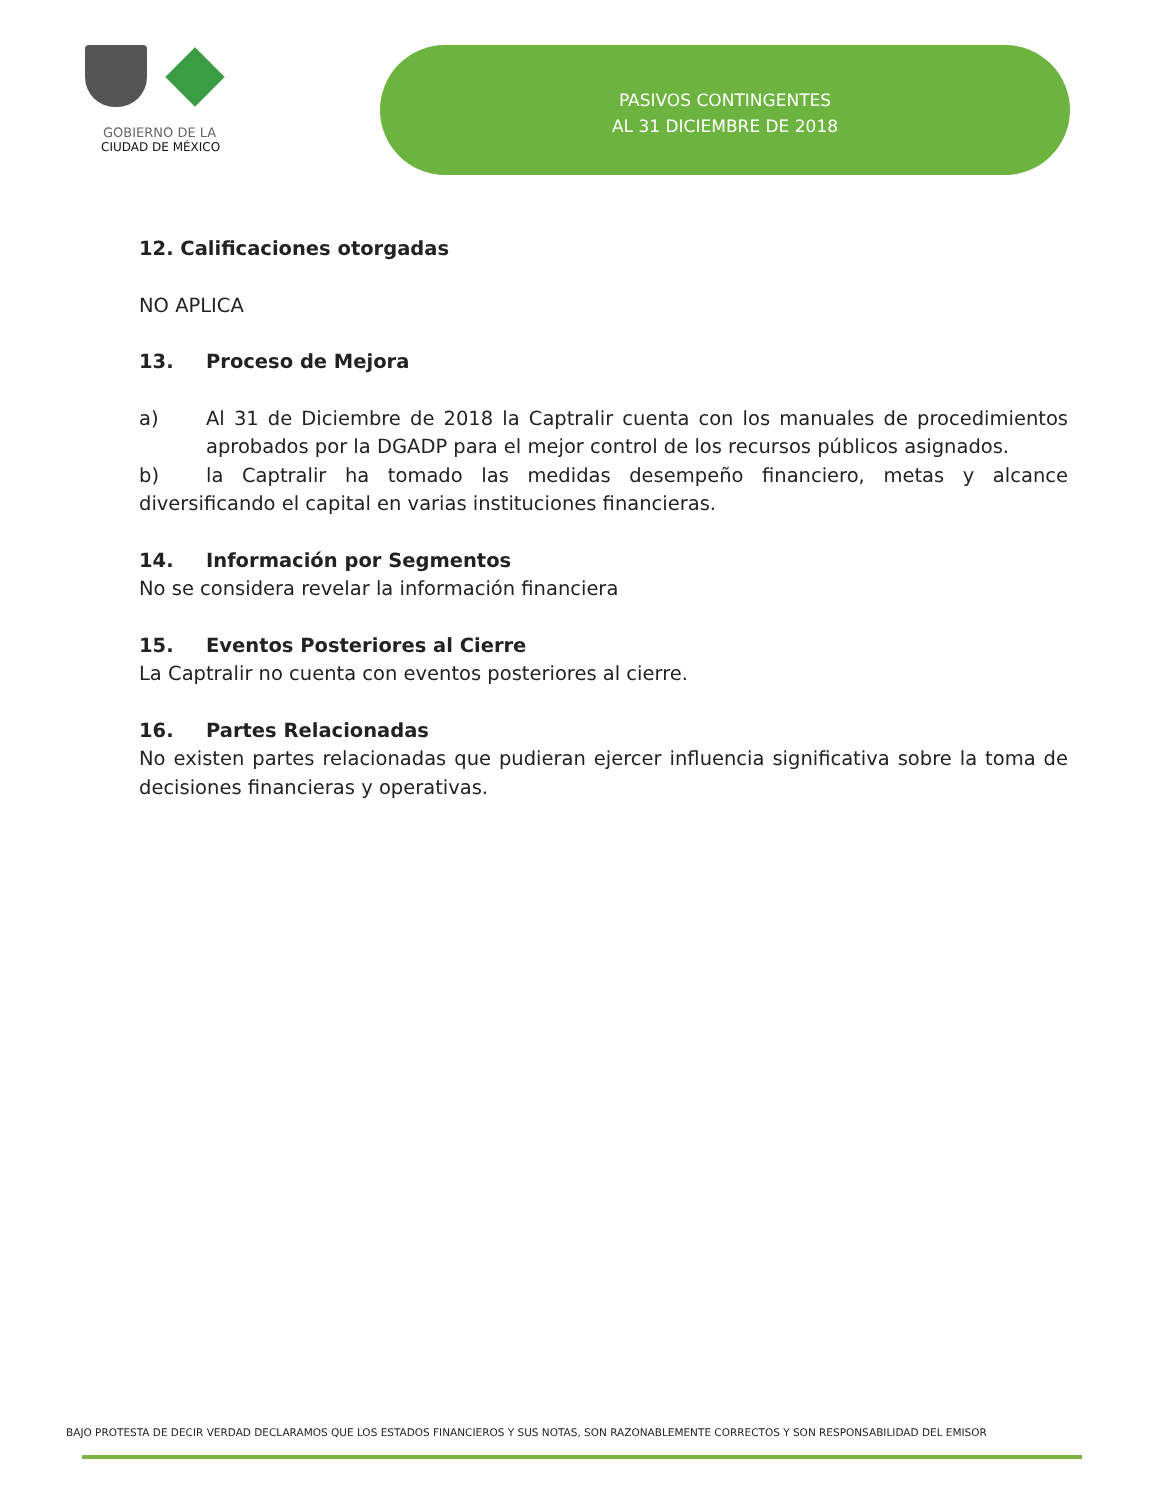GOBIERNO DE LA
CIUDAD DE MÉXICO
PASIVOS CONTINGENTES
AL 31 DICIEMBRE DE 2018
12. Calificaciones otorgadas
NO APLICA
13. Proceso de Mejora
a) Al 31 de Diciembre de 2018 la Captralir cuenta con los manuales de procedimientos aprobados por la DGADP para el mejor control de los recursos públicos asignados.
b) la Captralir ha tomado las medidas desempeño financiero, metas y alcance diversificando el capital en varias instituciones financieras.
14. Información por Segmentos
No se considera revelar la información financiera
15. Eventos Posteriores al Cierre
La Captralir no cuenta con eventos posteriores al cierre.
16. Partes Relacionadas
No existen partes relacionadas que pudieran ejercer influencia significativa sobre la toma de decisiones financieras y operativas.
BAJO PROTESTA DE DECIR VERDAD DECLARAMOS QUE LOS ESTADOS FINANCIEROS Y SUS NOTAS, SON RAZONABLEMENTE CORRECTOS Y SON RESPONSABILIDAD DEL EMISOR